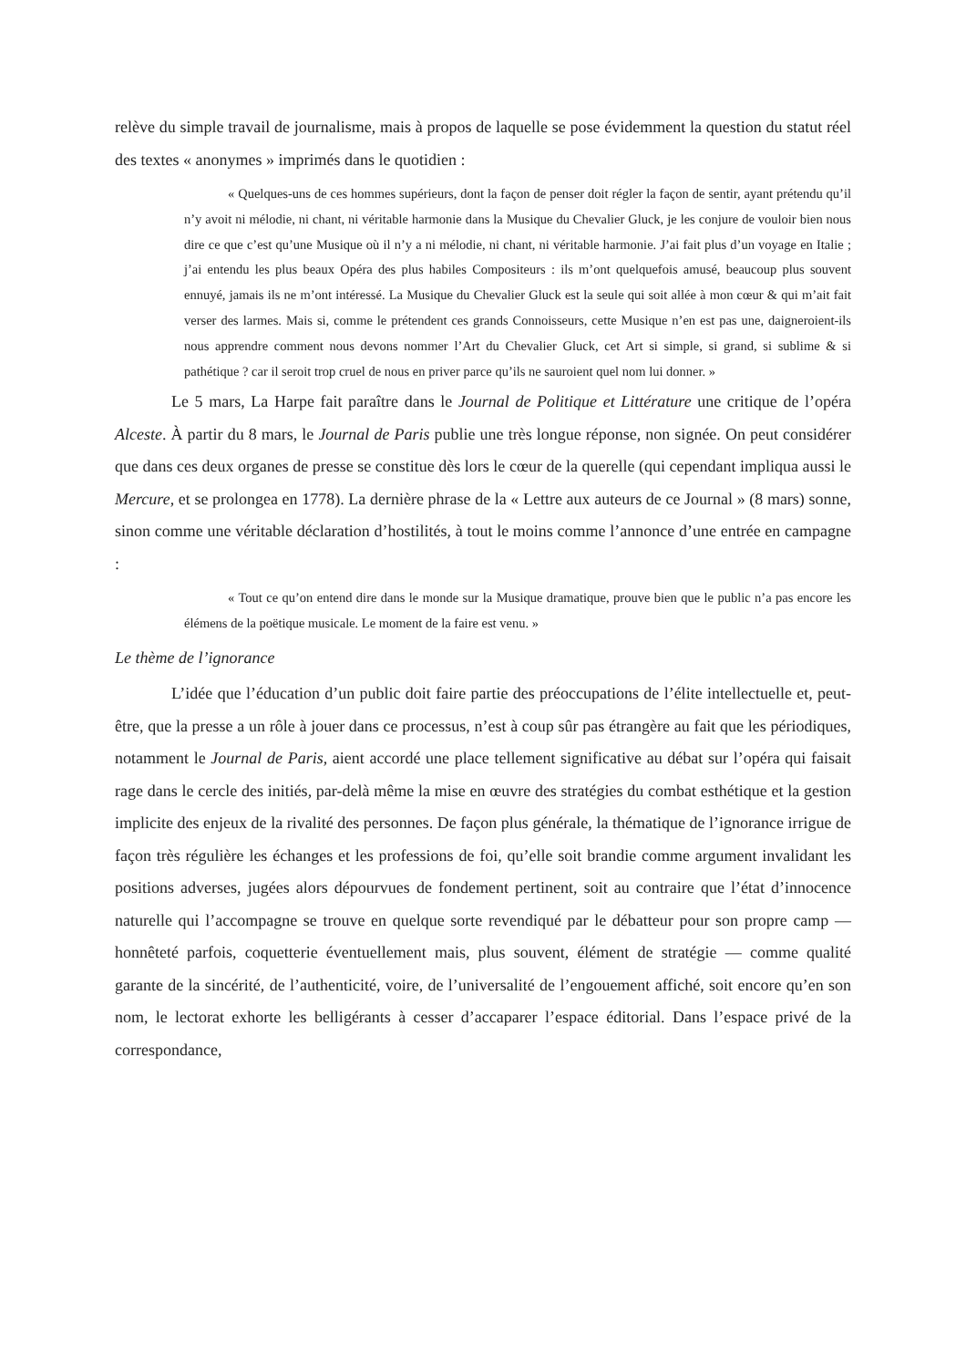relève du simple travail de journalisme, mais à propos de laquelle se pose évidemment la question du statut réel des textes « anonymes » imprimés dans le quotidien :
« Quelques-uns de ces hommes supérieurs, dont la façon de penser doit régler la façon de sentir, ayant prétendu qu’il n’y avoit ni mélodie, ni chant, ni véritable harmonie dans la Musique du Chevalier Gluck, je les conjure de vouloir bien nous dire ce que c’est qu’une Musique où il n’y a ni mélodie, ni chant, ni véritable harmonie. J’ai fait plus d’un voyage en Italie ; j’ai entendu les plus beaux Opéra des plus habiles Compositeurs : ils m’ont quelquefois amusé, beaucoup plus souvent ennuyé, jamais ils ne m’ont intéressé. La Musique du Chevalier Gluck est la seule qui soit allée à mon cœur & qui m’ait fait verser des larmes. Mais si, comme le prétendent ces grands Connoisseurs, cette Musique n’en est pas une, daigneroient-ils nous apprendre comment nous devons nommer l’Art du Chevalier Gluck, cet Art si simple, si grand, si sublime & si pathétique ? car il seroit trop cruel de nous en priver parce qu’ils ne sauroient quel nom lui donner. »
Le 5 mars, La Harpe fait paraître dans le Journal de Politique et Littérature une critique de l’opéra Alceste. À partir du 8 mars, le Journal de Paris publie une très longue réponse, non signée. On peut considérer que dans ces deux organes de presse se constitue dès lors le cœur de la querelle (qui cependant impliqua aussi le Mercure, et se prolongea en 1778). La dernière phrase de la « Lettre aux auteurs de ce Journal » (8 mars) sonne, sinon comme une véritable déclaration d’hostilités, à tout le moins comme l’annonce d’une entrée en campagne :
« Tout ce qu’on entend dire dans le monde sur la Musique dramatique, prouve bien que le public n’a pas encore les élémens de la poëtique musicale. Le moment de la faire est venu. »
Le thème de l’ignorance
L’idée que l’éducation d’un public doit faire partie des préoccupations de l’élite intellectuelle et, peut-être, que la presse a un rôle à jouer dans ce processus, n’est à coup sûr pas étrangère au fait que les périodiques, notamment le Journal de Paris, aient accordé une place tellement significative au débat sur l’opéra qui faisait rage dans le cercle des initiés, par-delà même la mise en œuvre des stratégies du combat esthétique et la gestion implicite des enjeux de la rivalité des personnes. De façon plus générale, la thématique de l’ignorance irrigue de façon très régulière les échanges et les professions de foi, qu’elle soit brandie comme argument invalidant les positions adverses, jugées alors dépourvues de fondement pertinent, soit au contraire que l’état d’innocence naturelle qui l’accompagne se trouve en quelque sorte revendiqué par le débatteur pour son propre camp — honnêteté parfois, coquetterie éventuellement mais, plus souvent, élément de stratégie — comme qualité garante de la sincérité, de l’authenticité, voire, de l’universalité de l’engouement affiché, soit encore qu’en son nom, le lectorat exhorte les belligérants à cesser d’accaparer l’espace éditorial. Dans l’espace privé de la correspondance,